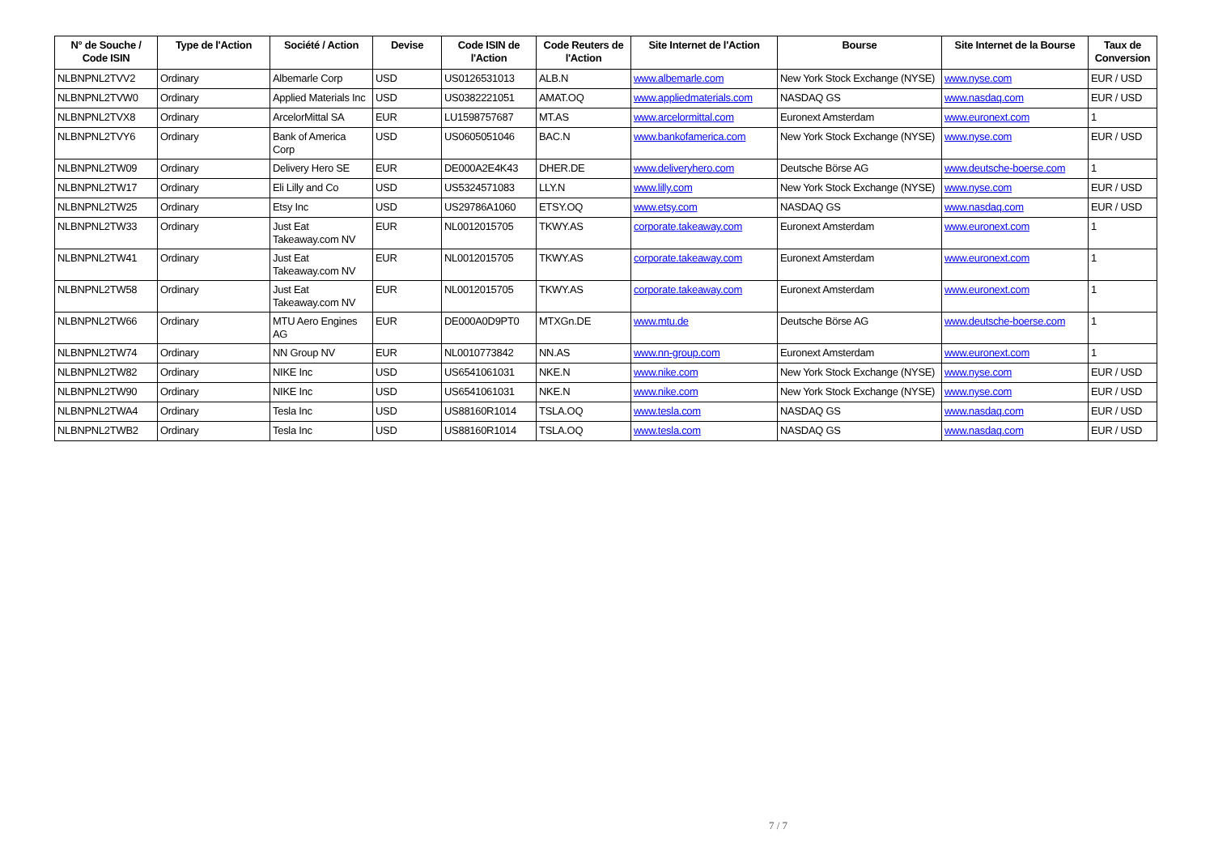| N° de Souche / Code ISIN | Type de l'Action | Société / Action | Devise | Code ISIN de l'Action | Code Reuters de l'Action | Site Internet de l'Action | Bourse | Site Internet de la Bourse | Taux de Conversion |
| --- | --- | --- | --- | --- | --- | --- | --- | --- | --- |
| NLBNPNL2TVV2 | Ordinary | Albemarle Corp | USD | US0126531013 | ALB.N | www.albemarle.com | New York Stock Exchange (NYSE) | www.nyse.com | EUR / USD |
| NLBNPNL2TVW0 | Ordinary | Applied Materials Inc | USD | US0382221051 | AMAT.OQ | www.appliedmaterials.com | NASDAQ GS | www.nasdaq.com | EUR / USD |
| NLBNPNL2TVX8 | Ordinary | ArcelorMittal SA | EUR | LU1598757687 | MT.AS | www.arcelormittal.com | Euronext Amsterdam | www.euronext.com | 1 |
| NLBNPNL2TVY6 | Ordinary | Bank of America Corp | USD | US0605051046 | BAC.N | www.bankofamerica.com | New York Stock Exchange (NYSE) | www.nyse.com | EUR / USD |
| NLBNPNL2TW09 | Ordinary | Delivery Hero SE | EUR | DE000A2E4K43 | DHER.DE | www.deliveryhero.com | Deutsche Börse AG | www.deutsche-boerse.com | 1 |
| NLBNPNL2TW17 | Ordinary | Eli Lilly and Co | USD | US5324571083 | LLY.N | www.lilly.com | New York Stock Exchange (NYSE) | www.nyse.com | EUR / USD |
| NLBNPNL2TW25 | Ordinary | Etsy Inc | USD | US29786A1060 | ETSY.OQ | www.etsy.com | NASDAQ GS | www.nasdaq.com | EUR / USD |
| NLBNPNL2TW33 | Ordinary | Just Eat Takeaway.com NV | EUR | NL0012015705 | TKWY.AS | corporate.takeaway.com | Euronext Amsterdam | www.euronext.com | 1 |
| NLBNPNL2TW41 | Ordinary | Just Eat Takeaway.com NV | EUR | NL0012015705 | TKWY.AS | corporate.takeaway.com | Euronext Amsterdam | www.euronext.com | 1 |
| NLBNPNL2TW58 | Ordinary | Just Eat Takeaway.com NV | EUR | NL0012015705 | TKWY.AS | corporate.takeaway.com | Euronext Amsterdam | www.euronext.com | 1 |
| NLBNPNL2TW66 | Ordinary | MTU Aero Engines AG | EUR | DE000A0D9PT0 | MTXGn.DE | www.mtu.de | Deutsche Börse AG | www.deutsche-boerse.com | 1 |
| NLBNPNL2TW74 | Ordinary | NN Group NV | EUR | NL0010773842 | NN.AS | www.nn-group.com | Euronext Amsterdam | www.euronext.com | 1 |
| NLBNPNL2TW82 | Ordinary | NIKE Inc | USD | US6541061031 | NKE.N | www.nike.com | New York Stock Exchange (NYSE) | www.nyse.com | EUR / USD |
| NLBNPNL2TW90 | Ordinary | NIKE Inc | USD | US6541061031 | NKE.N | www.nike.com | New York Stock Exchange (NYSE) | www.nyse.com | EUR / USD |
| NLBNPNL2TWA4 | Ordinary | Tesla Inc | USD | US88160R1014 | TSLA.OQ | www.tesla.com | NASDAQ GS | www.nasdaq.com | EUR / USD |
| NLBNPNL2TWB2 | Ordinary | Tesla Inc | USD | US88160R1014 | TSLA.OQ | www.tesla.com | NASDAQ GS | www.nasdaq.com | EUR / USD |
7 / 7